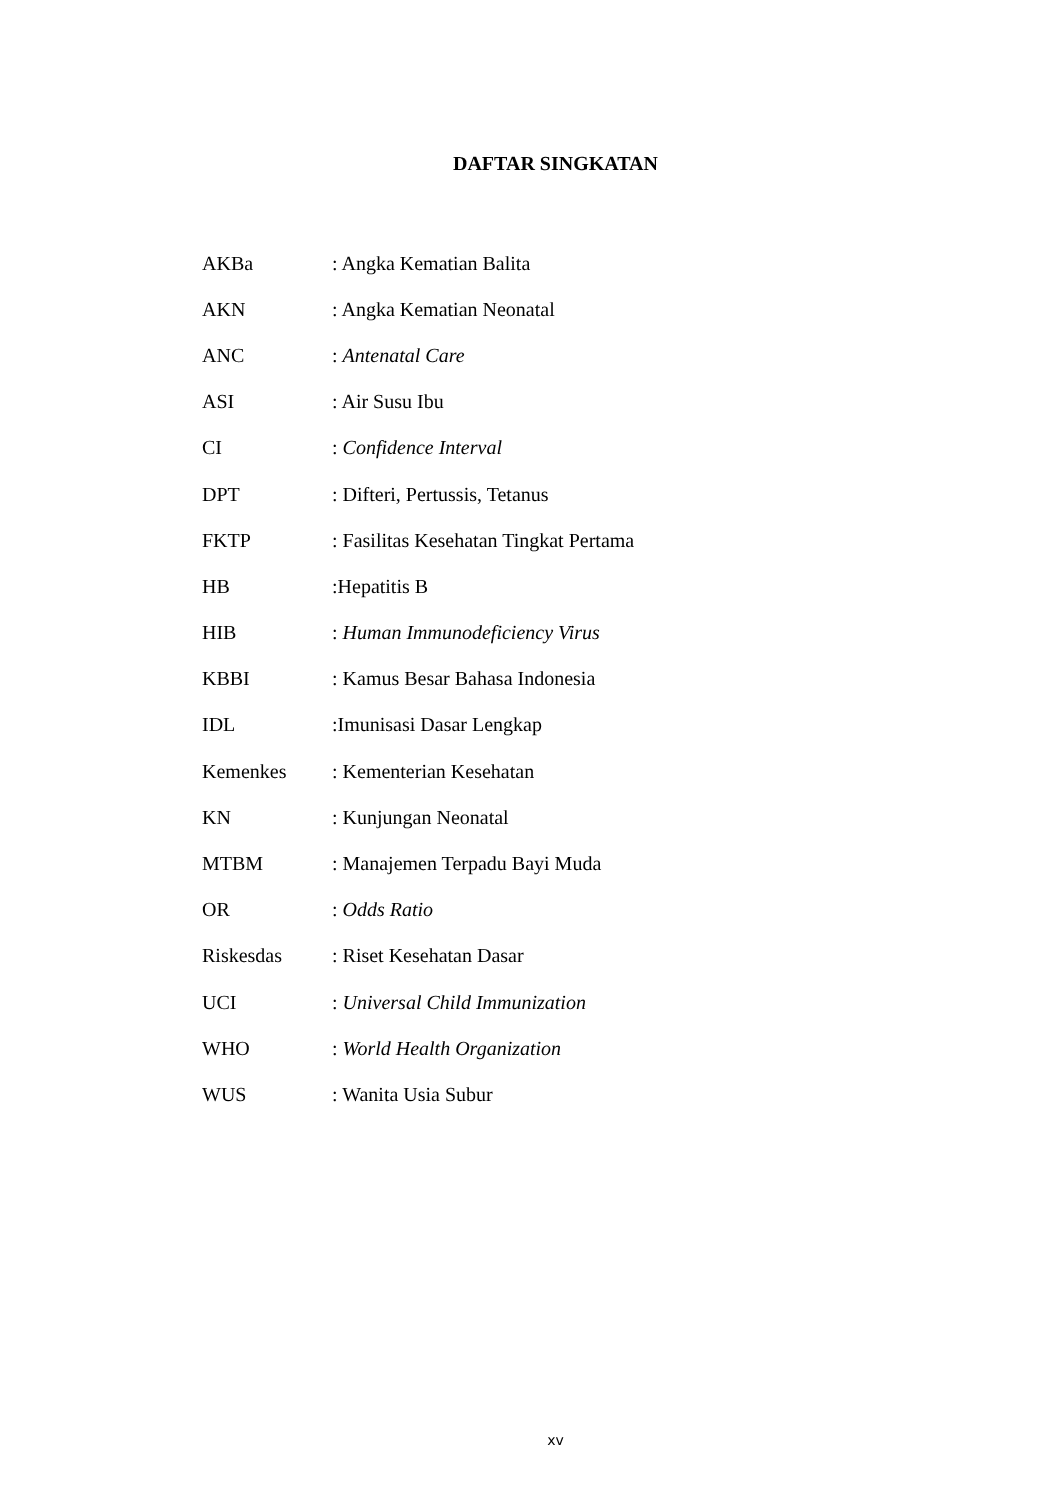DAFTAR SINGKATAN
AKBa: Angka Kematian Balita
AKN: Angka Kematian Neonatal
ANC: Antenatal Care
ASI: Air Susu Ibu
CI: Confidence Interval
DPT: Difteri, Pertussis, Tetanus
FKTP: Fasilitas Kesehatan Tingkat Pertama
HB:Hepatitis B
HIB: Human Immunodeficiency Virus
KBBI: Kamus Besar Bahasa Indonesia
IDL:Imunisasi Dasar Lengkap
Kemenkes: Kementerian Kesehatan
KN: Kunjungan Neonatal
MTBM: Manajemen Terpadu Bayi Muda
OR: Odds Ratio
Riskesdas: Riset Kesehatan Dasar
UCI: Universal Child Immunization
WHO: World Health Organization
WUS: Wanita Usia Subur
xv